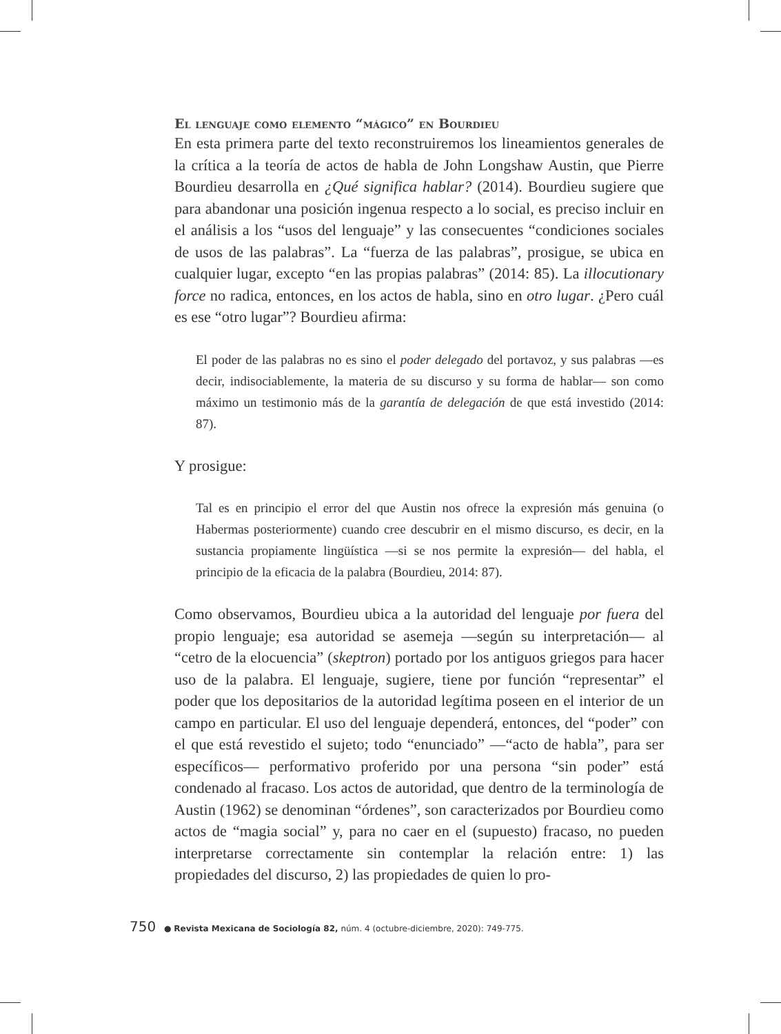El lenguaje como elemento “mágico” en Bourdieu
En esta primera parte del texto reconstruiremos los lineamientos generales de la crítica a la teoría de actos de habla de John Longshaw Austin, que Pierre Bourdieu desarrolla en ¿Qué significa hablar? (2014). Bourdieu sugiere que para abandonar una posición ingenua respecto a lo social, es preciso incluir en el análisis a los “usos del lenguaje” y las consecuentes “condiciones sociales de usos de las palabras”. La “fuerza de las palabras”, prosigue, se ubica en cualquier lugar, excepto “en las propias palabras” (2014: 85). La illocutionary force no radica, entonces, en los actos de habla, sino en otro lugar. ¿Pero cuál es ese “otro lugar”? Bourdieu afirma:
El poder de las palabras no es sino el poder delegado del portavoz, y sus palabras —es decir, indisociablemente, la materia de su discurso y su forma de hablar— son como máximo un testimonio más de la garantía de delegación de que está investido (2014: 87).
Y prosigue:
Tal es en principio el error del que Austin nos ofrece la expresión más genuina (o Habermas posteriormente) cuando cree descubrir en el mismo discurso, es decir, en la sustancia propiamente lingüística —si se nos permite la expresión— del habla, el principio de la eficacia de la palabra (Bourdieu, 2014: 87).
Como observamos, Bourdieu ubica a la autoridad del lenguaje por fuera del propio lenguaje; esa autoridad se asemeja —según su interpretación— al “cetro de la elocuencia” (skeptron) portado por los antiguos griegos para hacer uso de la palabra. El lenguaje, sugiere, tiene por función “representar” el poder que los depositarios de la autoridad legítima poseen en el interior de un campo en particular. El uso del lenguaje dependerá, entonces, del “poder” con el que está revestido el sujeto; todo “enunciado” —“acto de habla”, para ser específicos— performativo proferido por una persona “sin poder” está condenado al fracaso. Los actos de autoridad, que dentro de la terminología de Austin (1962) se denominan “órdenes”, son caracterizados por Bourdieu como actos de “magia social” y, para no caer en el (supuesto) fracaso, no pueden interpretarse correctamente sin contemplar la relación entre: 1) las propiedades del discurso, 2) las propiedades de quien lo pro-
750 ● Revista Mexicana de Sociología 82, núm. 4 (octubre-diciembre, 2020): 749-775.